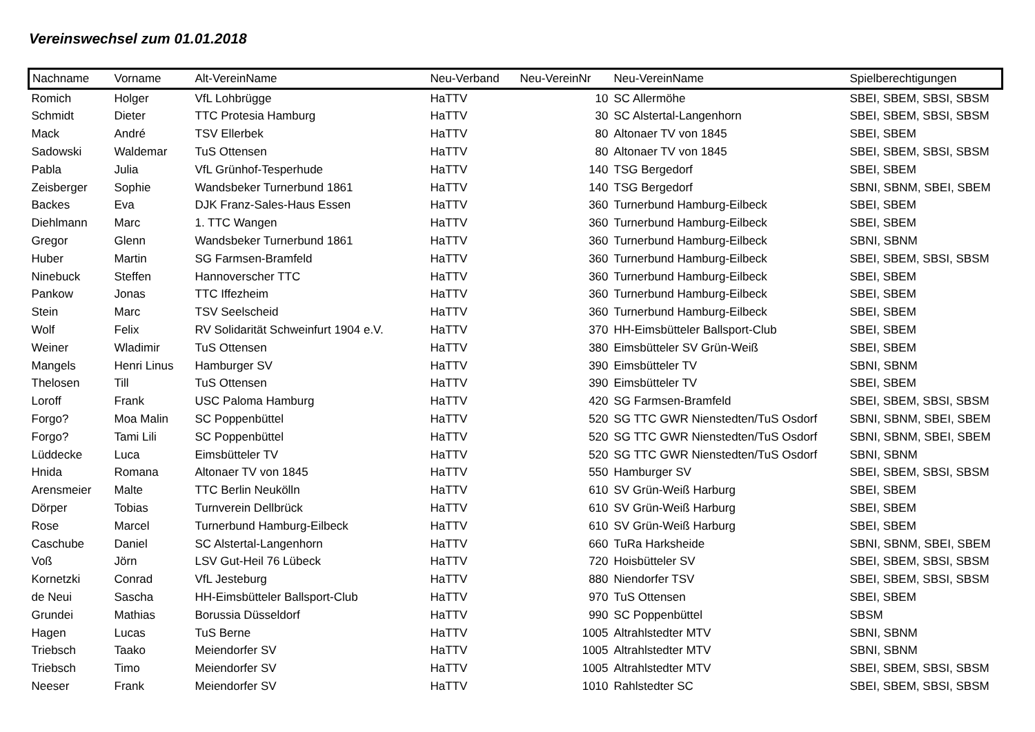Vereinswechsel zum 01.01.2018
| Nachname | Vorname | Alt-VereinName | Neu-Verband | Neu-VereinNr | Neu-VereinName | Spielberechtigungen |
| --- | --- | --- | --- | --- | --- | --- |
| Romich | Holger | VfL Lohbrügge | HaTTV | 10 | SC Allermöhe | SBEI, SBEM, SBSI, SBSM |
| Schmidt | Dieter | TTC Protesia Hamburg | HaTTV | 30 | SC Alstertal-Langenhorn | SBEI, SBEM, SBSI, SBSM |
| Mack | André | TSV Ellerbek | HaTTV | 80 | Altonaer TV von 1845 | SBEI, SBEM |
| Sadowski | Waldemar | TuS Ottensen | HaTTV | 80 | Altonaer TV von 1845 | SBEI, SBEM, SBSI, SBSM |
| Pabla | Julia | VfL Grünhof-Tesperhude | HaTTV | 140 | TSG Bergedorf | SBEI, SBEM |
| Zeisberger | Sophie | Wandsbeker Turnerbund 1861 | HaTTV | 140 | TSG Bergedorf | SBNI, SBNM, SBEI, SBEM |
| Backes | Eva | DJK Franz-Sales-Haus Essen | HaTTV | 360 | Turnerbund Hamburg-Eilbeck | SBEI, SBEM |
| Diehlmann | Marc | 1. TTC Wangen | HaTTV | 360 | Turnerbund Hamburg-Eilbeck | SBEI, SBEM |
| Gregor | Glenn | Wandsbeker Turnerbund 1861 | HaTTV | 360 | Turnerbund Hamburg-Eilbeck | SBNI, SBNM |
| Huber | Martin | SG Farmsen-Bramfeld | HaTTV | 360 | Turnerbund Hamburg-Eilbeck | SBEI, SBEM, SBSI, SBSM |
| Ninebuck | Steffen | Hannoverscher TTC | HaTTV | 360 | Turnerbund Hamburg-Eilbeck | SBEI, SBEM |
| Pankow | Jonas | TTC Iffezheim | HaTTV | 360 | Turnerbund Hamburg-Eilbeck | SBEI, SBEM |
| Stein | Marc | TSV Seelscheid | HaTTV | 360 | Turnerbund Hamburg-Eilbeck | SBEI, SBEM |
| Wolf | Felix | RV Solidarität Schweinfurt 1904 e.V. | HaTTV | 370 | HH-Eimsbütteler Ballsport-Club | SBEI, SBEM |
| Weiner | Wladimir | TuS Ottensen | HaTTV | 380 | Eimsbütteler SV Grün-Weiß | SBEI, SBEM |
| Mangels | Henri Linus | Hamburger SV | HaTTV | 390 | Eimsbütteler TV | SBNI, SBNM |
| Thelosen | Till | TuS Ottensen | HaTTV | 390 | Eimsbütteler TV | SBEI, SBEM |
| Loroff | Frank | USC Paloma Hamburg | HaTTV | 420 | SG Farmsen-Bramfeld | SBEI, SBEM, SBSI, SBSM |
| Forgo? | Moa Malin | SC Poppenbüttel | HaTTV | 520 | SG TTC GWR Nienstedten/TuS Osdorf | SBNI, SBNM, SBEI, SBEM |
| Forgo? | Tami Lili | SC Poppenbüttel | HaTTV | 520 | SG TTC GWR Nienstedten/TuS Osdorf | SBNI, SBNM, SBEI, SBEM |
| Lüddecke | Luca | Eimsbütteler TV | HaTTV | 520 | SG TTC GWR Nienstedten/TuS Osdorf | SBNI, SBNM |
| Hnida | Romana | Altonaer TV von 1845 | HaTTV | 550 | Hamburger SV | SBEI, SBEM, SBSI, SBSM |
| Arensmeier | Malte | TTC Berlin Neukölln | HaTTV | 610 | SV Grün-Weiß Harburg | SBEI, SBEM |
| Dörper | Tobias | Turnverein Dellbrück | HaTTV | 610 | SV Grün-Weiß Harburg | SBEI, SBEM |
| Rose | Marcel | Turnerbund Hamburg-Eilbeck | HaTTV | 610 | SV Grün-Weiß Harburg | SBEI, SBEM |
| Caschube | Daniel | SC Alstertal-Langenhorn | HaTTV | 660 | TuRa Harksheide | SBNI, SBNM, SBEI, SBEM |
| Voß | Jörn | LSV Gut-Heil 76 Lübeck | HaTTV | 720 | Hoisbütteler SV | SBEI, SBEM, SBSI, SBSM |
| Kornetzki | Conrad | VfL Jesteburg | HaTTV | 880 | Niendorfer TSV | SBEI, SBEM, SBSI, SBSM |
| de Neui | Sascha | HH-Eimsbütteler Ballsport-Club | HaTTV | 970 | TuS Ottensen | SBEI, SBEM |
| Grundei | Mathias | Borussia Düsseldorf | HaTTV | 990 | SC Poppenbüttel | SBSM |
| Hagen | Lucas | TuS Berne | HaTTV | 1005 | Altrahlstedter MTV | SBNI, SBNM |
| Triebsch | Taako | Meiendorfer SV | HaTTV | 1005 | Altrahlstedter MTV | SBNI, SBNM |
| Triebsch | Timo | Meiendorfer SV | HaTTV | 1005 | Altrahlstedter MTV | SBEI, SBEM, SBSI, SBSM |
| Neeser | Frank | Meiendorfer SV | HaTTV | 1010 | Rahlstedter SC | SBEI, SBEM, SBSI, SBSM |